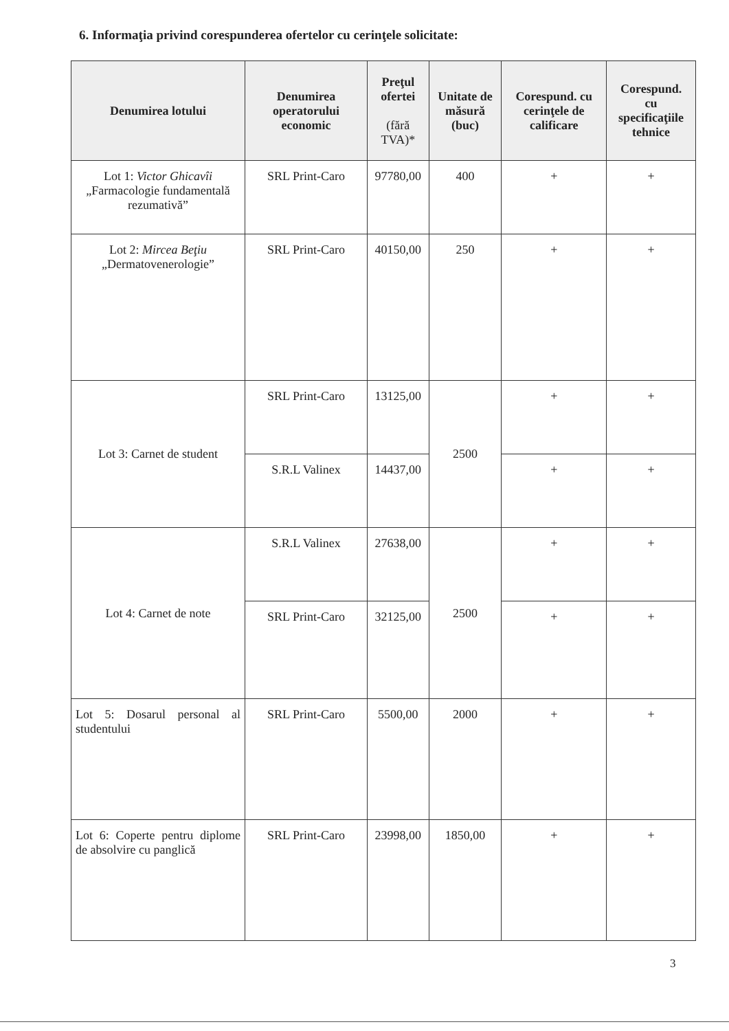6. Informaţia privind corespunderea ofertelor cu cerinţele solicitate:
| Denumirea lotului | Denumirea operatorului economic | Preţul ofertei (fără TVA)* | Unitate de măsură (buc) | Corespund. cu cerinţele de calificare | Corespund. cu specificaţiile tehnice |
| --- | --- | --- | --- | --- | --- |
| Lot 1: Victor Ghicavîi „Farmacologie fundamentală rezumativă” | SRL Print-Caro | 97780,00 | 400 | + | + |
| Lot 2: Mircea Beţiu „Dermatovenerologie” | SRL Print-Caro | 40150,00 | 250 | + | + |
| Lot 3: Carnet de student | SRL Print-Caro | 13125,00 | 2500 | + | + |
| | S.R.L Valinex | 14437,00 | | + | + |
| Lot 4: Carnet de note | S.R.L Valinex | 27638,00 | 2500 | + | + |
| | SRL Print-Caro | 32125,00 | | + | + |
| Lot 5: Dosarul personal al studentului | SRL Print-Caro | 5500,00 | 2000 | + | + |
| Lot 6: Coperte pentru diplome de absolvire cu panglică | SRL Print-Caro | 23998,00 | 1850,00 | + | + |
3